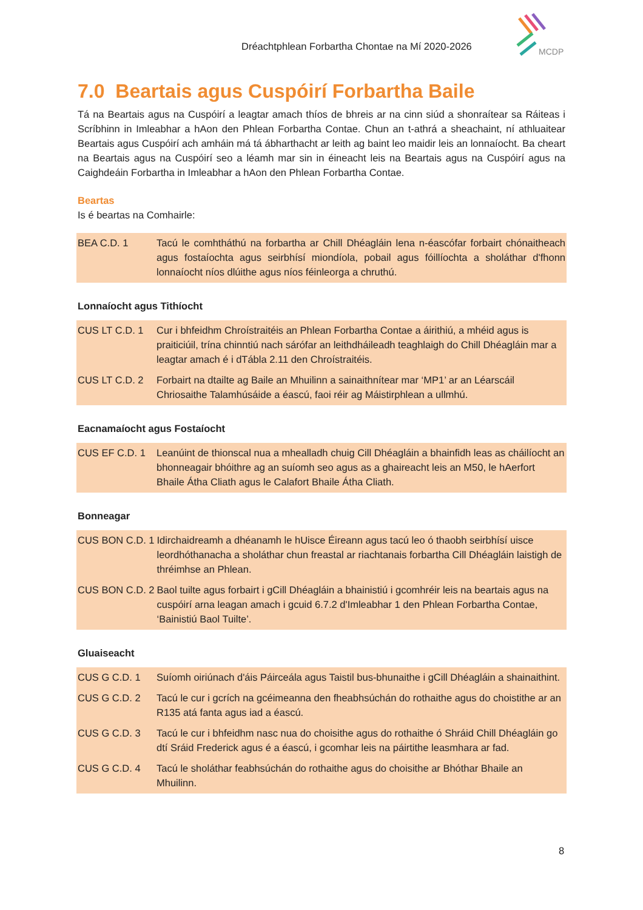Dréachtphlean Forbartha Chontae na Mí 2020-2026
MCDP
7.0 Beartais agus Cuspóirí Forbartha Baile
Tá na Beartais agus na Cuspóirí a leagtar amach thíos de bhreis ar na cinn siúd a shonraítear sa Ráiteas i Scríbhinn in Imleabhar a hAon den Phlean Forbartha Contae. Chun an t-athrá a sheachaint, ní athluaitear Beartais agus Cuspóirí ach amháin má tá ábharthacht ar leith ag baint leo maidir leis an lonnaíocht. Ba cheart na Beartais agus na Cuspóirí seo a léamh mar sin in éineacht leis na Beartais agus na Cuspóirí agus na Caighdeáin Forbartha in Imleabhar a hAon den Phlean Forbartha Contae.
Beartas
Is é beartas na Comhairle:
| BEA C.D. 1 | Tacú le comhtháthú na forbartha ar Chill Dhéagláin lena n-éascófar forbairt chónaitheach agus fostaíochta agus seirbhísí miondíola, pobail agus fóillíochta a sholáthar d'fhonn lonnaíocht níos dlúithe agus níos féinleorga a chruthú. |
Lonnaíocht agus Tithíocht
| CUS LT C.D. 1 | Cur i bhfeidhm Chroístraitéis an Phlean Forbartha Contae a áirithiú, a mhéid agus is praiticiúil, trína chinntiú nach sárófar an leithdháileadh teaghlaigh do Chill Dhéagláin mar a leagtar amach é i dTábla 2.11 den Chroístraitéis. |
| CUS LT C.D. 2 | Forbairt na dtailte ag Baile an Mhuilinn a sainaithnítear mar ‘MP1’ ar an Léarscáil Chriosaithe Talamhúsáide a éascú, faoi réir ag Máistirphlean a ullmhú. |
Eacnamaíocht agus Fostaíocht
| CUS EF C.D. 1 | Leanúint de thionscal nua a mhealladh chuig Cill Dhéagláin a bhainfidh leas as cháilíocht an bhonneagair bhóithre ag an suíomh seo agus as a ghaireacht leis an M50, le hAerfort Bhaile Átha Cliath agus le Calafort Bhaile Átha Cliath. |
Bonneagar
| CUS BON C.D. 1 | Idirchaidreamh a dhéanamh le hUisce Éireann agus tacú leo ó thaobh seirbhísí uisce leordhóthanacha a sholáthar chun freastal ar riachtanais forbartha Cill Dhéagláin laistigh de thréimhse an Phlean. |
| CUS BON C.D. 2 | Baol tuilte agus forbairt i gCill Dhéagláin a bhainistiú i gcomhréir leis na beartais agus na cuspóirí arna leagan amach i gcuid 6.7.2 d'Imleabhar 1 den Phlean Forbartha Contae, ‘Bainistiú Baol Tuilte’. |
Gluaiseacht
| CUS G C.D. 1 | Suíomh oiriúnach d'áis Páirceála agus Taistil bus-bhunaithe i gCill Dhéagláin a shainaithint. |
| CUS G C.D. 2 | Tacú le cur i gcrích na gcéimeanna den fheabhsúchán do rothaithe agus do choistithe ar an R135 atá fanta agus iad a éascú. |
| CUS G C.D. 3 | Tacú le cur i bhfeidhm nasc nua do choisithe agus do rothaithe ó Shráid Chill Dhéagláin go dtí Sráid Frederick agus é a éascú, i gcomhar leis na páirtithe leasmhara ar fad. |
| CUS G C.D. 4 | Tacú le sholáthar feabhsúchán do rothaithe agus do choisithe ar Bhóthar Bhaile an Mhuilinn. |
8